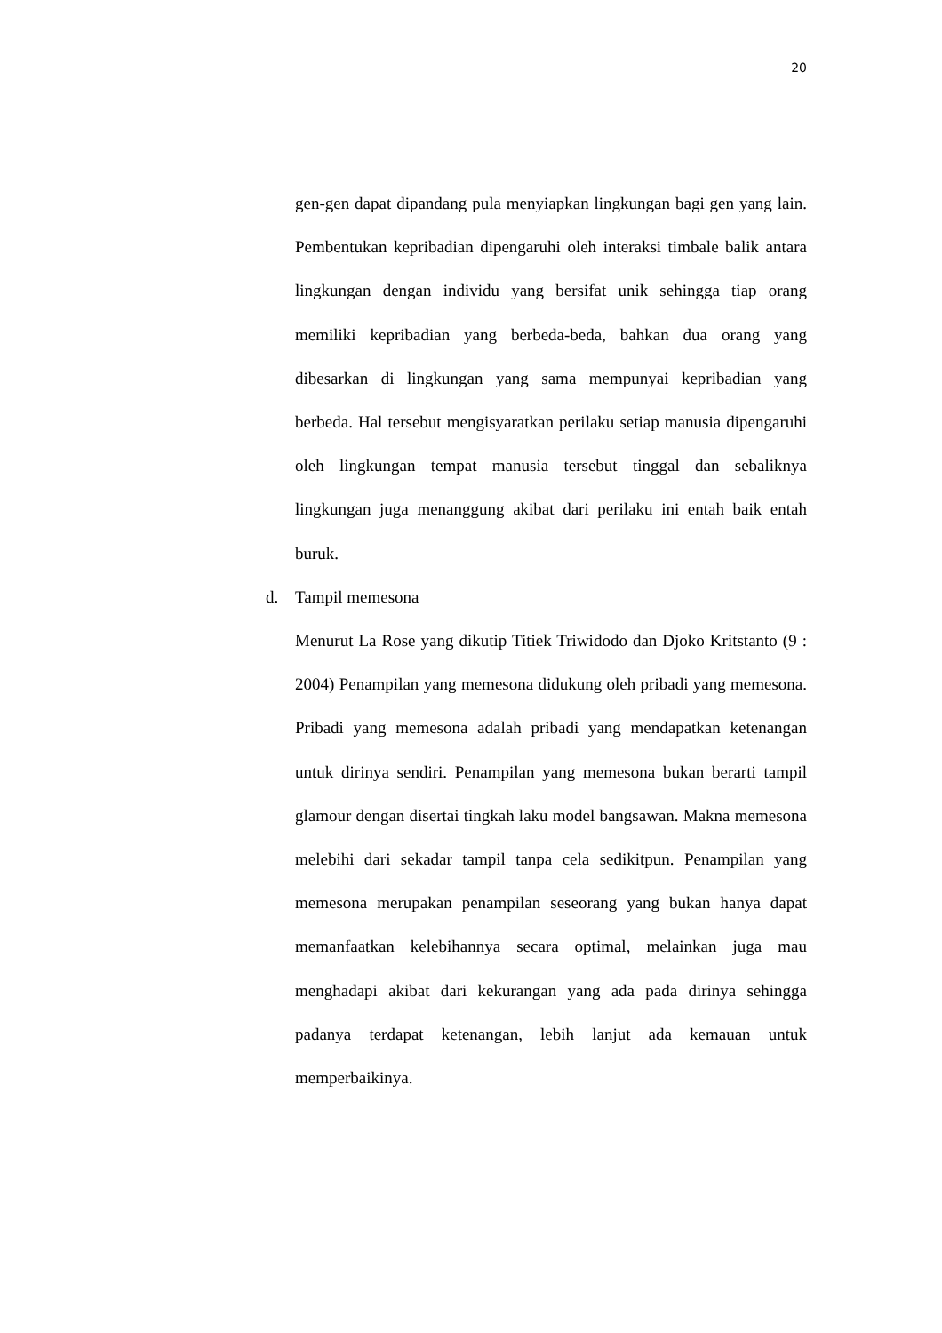20
gen-gen dapat dipandang pula menyiapkan lingkungan bagi gen yang lain. Pembentukan kepribadian dipengaruhi oleh interaksi timbale balik antara lingkungan dengan individu yang bersifat unik sehingga tiap orang memiliki kepribadian yang berbeda-beda, bahkan dua orang yang dibesarkan di lingkungan yang sama mempunyai kepribadian yang berbeda. Hal tersebut mengisyaratkan perilaku setiap manusia dipengaruhi oleh lingkungan tempat manusia tersebut tinggal dan sebaliknya lingkungan juga menanggung akibat dari perilaku ini entah baik entah buruk.
d. Tampil memesona
Menurut La Rose yang dikutip Titiek Triwidodo dan Djoko Kritstanto (9 : 2004) Penampilan yang memesona didukung oleh pribadi yang memesona. Pribadi yang memesona adalah pribadi yang mendapatkan ketenangan untuk dirinya sendiri. Penampilan yang memesona bukan berarti tampil glamour dengan disertai tingkah laku model bangsawan. Makna memesona melebihi dari sekadar tampil tanpa cela sedikitpun. Penampilan yang memesona merupakan penampilan seseorang yang bukan hanya dapat memanfaatkan kelebihannya secara optimal, melainkan juga mau menghadapi akibat dari kekurangan yang ada pada dirinya sehingga padanya terdapat ketenangan, lebih lanjut ada kemauan untuk memperbaikinya.